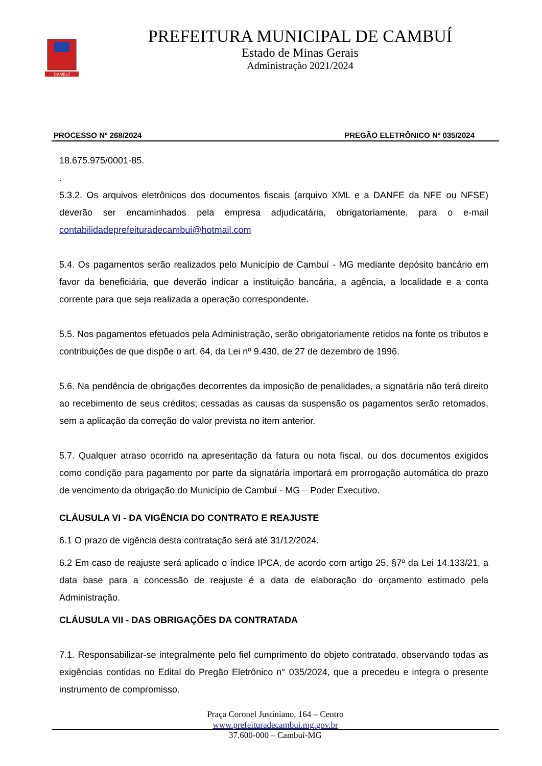CAMBUÍ
PREFEITURA MUNICIPAL DE CAMBUÍ
Estado de Minas Gerais
Administração 2021/2024
PROCESSO Nº 268/2024 PREGÃO ELETRÔNICO Nº 035/2024
18.675.975/0001-85.
.
5.3.2. Os arquivos eletrônicos dos documentos fiscais (arquivo XML e a DANFE da NFE ou NFSE) deverão ser encaminhados pela empresa adjudicatária, obrigatoriamente, para o e-mail contabilidadeprefeituradecambui@hotmail.com
5.4. Os pagamentos serão realizados pelo Município de Cambuí - MG mediante depósito bancário em favor da beneficiária, que deverão indicar a instituição bancária, a agência, a localidade e a conta corrente para que seja realizada a operação correspondente.
5.5. Nos pagamentos efetuados pela Administração, serão obrigatoriamente retidos na fonte os tributos e contribuições de que dispõe o art. 64, da Lei nº 9.430, de 27 de dezembro de 1996.
5.6. Na pendência de obrigações decorrentes da imposição de penalidades, a signatária não terá direito ao recebimento de seus créditos; cessadas as causas da suspensão os pagamentos serão retomados, sem a aplicação da correção do valor prevista no item anterior.
5.7. Qualquer atraso ocorrido na apresentação da fatura ou nota fiscal, ou dos documentos exigidos como condição para pagamento por parte da signatária importará em prorrogação automática do prazo de vencimento da obrigação do Município de Cambuí - MG – Poder Executivo.
CLÁUSULA VI - DA VIGÊNCIA DO CONTRATO E REAJUSTE
6.1 O prazo de vigência desta contratação será até 31/12/2024.
6.2 Em caso de reajuste será aplicado o índice IPCA, de acordo com artigo 25, §7º da Lei 14.133/21, a data base para a concessão de reajuste é a data de elaboração do orçamento estimado pela Administração.
CLÁUSULA VII - DAS OBRIGAÇÕES DA CONTRATADA
7.1. Responsabilizar-se integralmente pelo fiel cumprimento do objeto contratado, observando todas as exigências contidas no Edital do Pregão Eletrônico n° 035/2024, que a precedeu e integra o presente instrumento de compromisso.
Praça Coronel Justiniano, 164 – Centro
www.prefeituradecambui.mg.gov.br
37.600-000 – Cambuí-MG